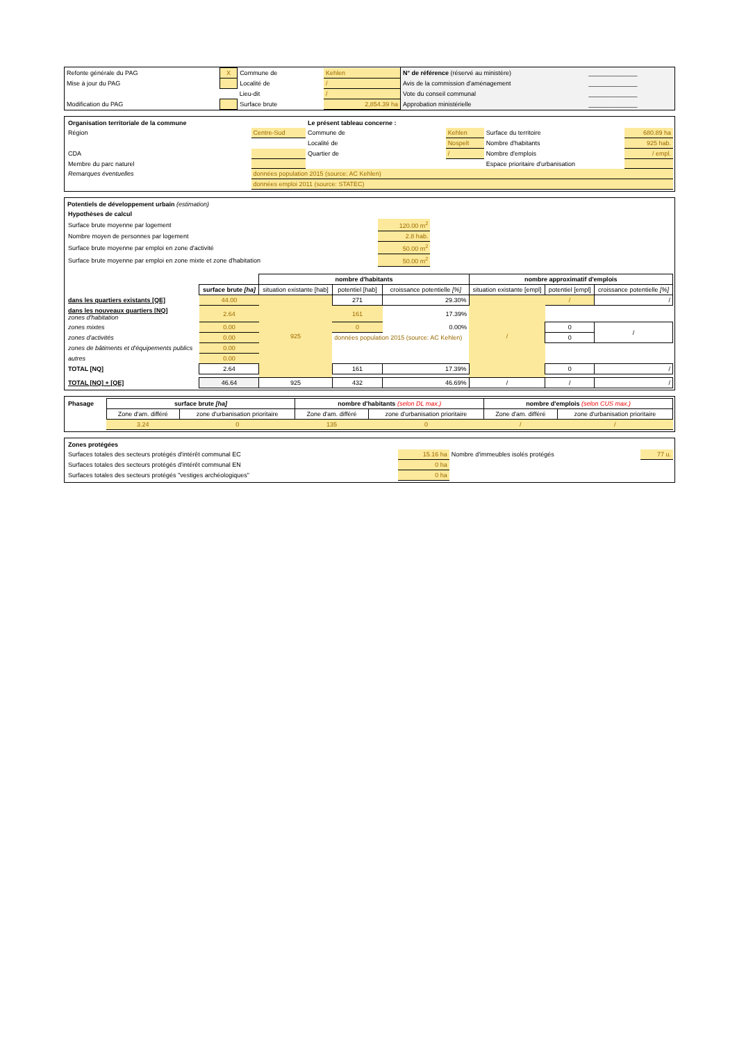| Refonte générale du PAG | X | Commune de | Kehlen |
| Mise à jour du PAG | | Localité de | / |
| | | Lieu-dit | / |
| Modification du PAG | | Surface brute | 2,854.39 ha |
| N° de référence (réservé au ministère) | ______________ |
| Avis de la commission d'aménagement | ______________ |
| Vote du conseil communal | ______________ |
| Approbation ministérielle | ______________ |
| Organisation territoriale de la commune | | Le présent tableau concerne : | | | |
| Région | Centre-Sud | Commune de | Kehlen | Surface du territoire | 680.89 ha |
| | | Localité de | Nospelt | Nombre d'habitants | 925 hab. |
| CDA | | Quartier de | / | Nombre d'emplois | / empl. |
| Membre du parc naturel | | | | Espace prioritaire d'urbanisation | |
| Remarques éventuelles | données population 2015 (source: AC Kehlen) | | | | |
| | données emploi 2011 (source: STATEC) | | | | |
Potentiels de développement urbain (estimation)
| Hypothèses de calcul | |
| Surface brute moyenne par logement | 120.00 m<sup>2</sup> |
| Nombre moyen de personnes par logement | 2.8 hab. |
| Surface brute moyenne par emploi en zone d'activité | 50.00 m<sup>2</sup> |
| Surface brute moyenne par emploi en zone mixte et zone d'habitation | 50.00 m<sup>2</sup> |
| | | nombre d'habitants | | | nombre approximatif d'emplois | | |
| | surface brute [ha] | situation existante [hab] | potentiel [hab] | croissance potentielle [%] | situation existante [empl] | potentiel [empl] | croissance potentielle [%] |
| dans les quartiers existants [QE] | 44.00 | 925 | 271 | 29.30% | / | / | / |
| dans les nouveaux quartiers [NQ] zones d'habitation | 2.64 | | 161 | 17.39% | | | |
| zones mixtes | 0.00 | | 0 | 0.00% | | 0 | / |
| zones d'activités | 0.00 | | données population 2015 (source: AC Kehlen) | | | 0 | |
| zones de bâtiments et d'équipements publics | 0.00 | | | | | | |
| autres | 0.00 | | | | | | |
| TOTAL [NQ] | 2.64 | | 161 | 17.39% | | 0 | / |
| TOTAL [NQ] + [QE] | 46.64 | 925 | 432 | 46.69% | / | / | / |
| Phasage | surface brute [ha] | | nombre d'habitants (selon DL max.) | | nombre d'emplois (selon CUS max.) | |
| | Zone d'am. différé | zone d'urbanisation prioritaire | Zone d'am. différé | zone d'urbanisation prioritaire | Zone d'am. différé | zone d'urbanisation prioritaire |
| | 3.24 | 0 | 135 | 0 | / | / |
| Zones protégées | | | |
| Surfaces totales des secteurs protégés d'intérêt communal EC | 15.16 ha | Nombre d'immeubles isolés protégés | 77 u. |
| Surfaces totales des secteurs protégés d'intérêt communal EN | 0 ha | | |
| Surfaces totales des secteurs protégés "vestiges archéologiques" | 0 ha | | |